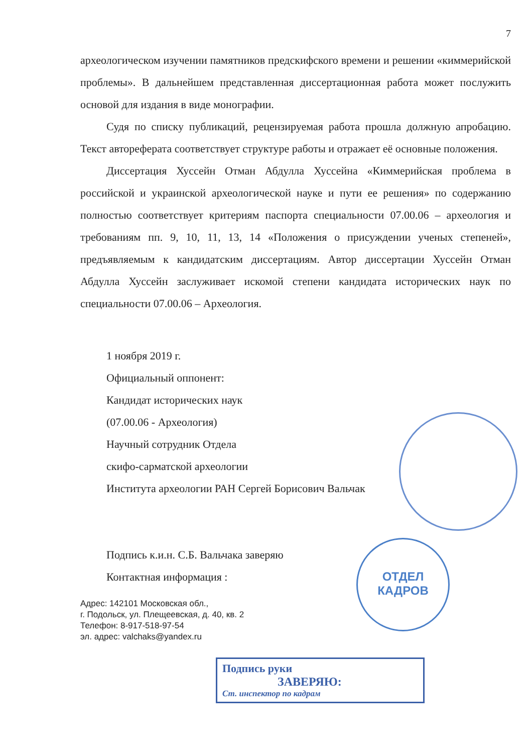7
археологическом изучении памятников предскифского времени и решении «киммерийской проблемы». В дальнейшем представленная диссертационная работа может послужить основой для издания в виде монографии.
Судя по списку публикаций, рецензируемая работа прошла должную апробацию. Текст автореферата соответствует структуре работы и отражает её основные положения.
Диссертация Хуссейн Отман Абдулла Хуссейна «Киммерийская проблема в российской и украинской археологической науке и пути ее решения» по содержанию полностью соответствует критериям паспорта специальности 07.00.06 – археология и требованиям пп. 9, 10, 11, 13, 14 «Положения о присуждении ученых степеней», предъявляемым к кандидатским диссертациям. Автор диссертации Хуссейн Отман Абдулла Хуссейн заслуживает искомой степени кандидата исторических наук по специальности 07.00.06 – Археология.
1 ноября 2019 г.
Официальный оппонент:
Кандидат исторических наук
(07.00.06 - Археология)
Научный сотрудник Отдела
скифо-сарматской археологии
Института археологии РАН Сергей Борисович Вальчак
Подпись к.и.н. С.Б. Вальчака заверяю
Контактная информация :
Адрес: 142101 Московская обл.,
г. Подольск, ул. Плещеевская, д. 40, кв. 2
Телефон: 8-917-518-97-54
эл. адрес: valchaks@yandex.ru
Подпись руки
ЗАВЕРЯЮ:
Ст. инспектор по кадрам
ОТДЕЛ
КАДРОВ